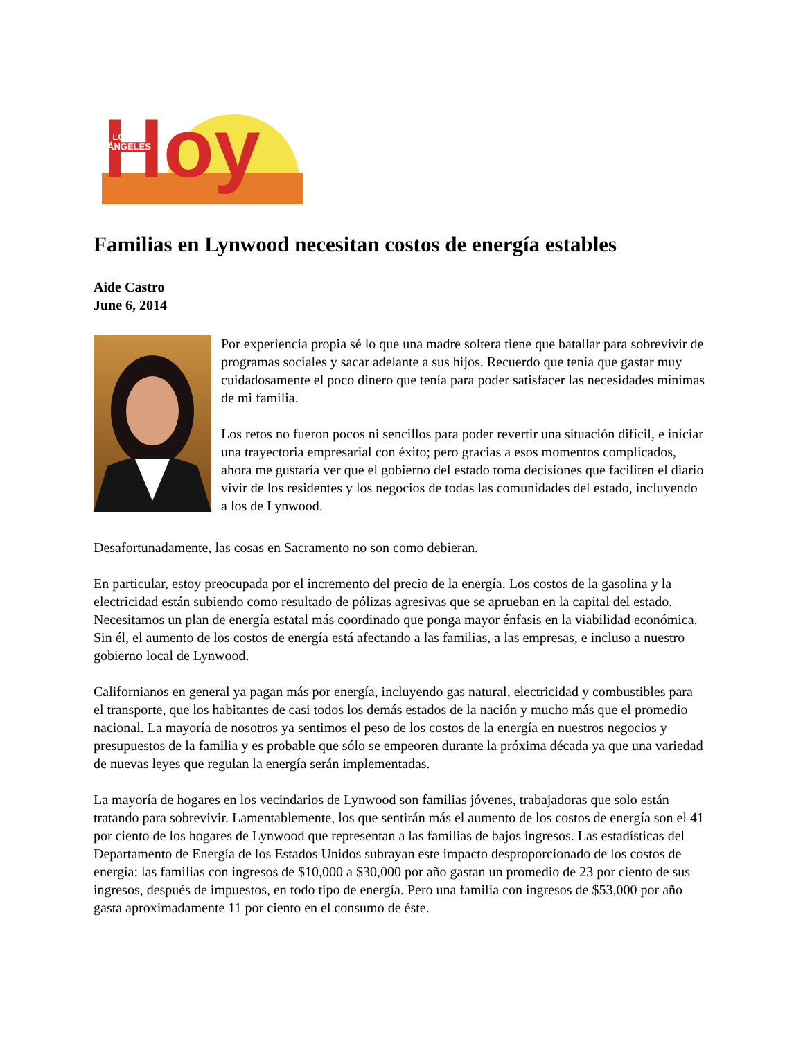Hoy
. LOS
ÁNGELES
Familias en Lynwood necesitan costos de energía estables
Aide Castro
June 6, 2014
Por experiencia propia sé lo que una madre soltera tiene que batallar para sobrevivir de programas sociales y sacar adelante a sus hijos. Recuerdo que tenía que gastar muy cuidadosamente el poco dinero que tenía para poder satisfacer las necesidades mínimas de mi familia.
Los retos no fueron pocos ni sencillos para poder revertir una situación difícil, e iniciar una trayectoria empresarial con éxito; pero gracias a esos momentos complicados, ahora me gustaría ver que el gobierno del estado toma decisiones que faciliten el diario vivir de los residentes y los negocios de todas las comunidades del estado, incluyendo a los de Lynwood.
Desafortunadamente, las cosas en Sacramento no son como debieran.
En particular, estoy preocupada por el incremento del precio de la energía. Los costos de la gasolina y la electricidad están subiendo como resultado de pólizas agresivas que se aprueban en la capital del estado. Necesitamos un plan de energía estatal más coordinado que ponga mayor énfasis en la viabilidad económica. Sin él, el aumento de los costos de energía está afectando a las familias, a las empresas, e incluso a nuestro gobierno local de Lynwood.
Californianos en general ya pagan más por energía, incluyendo gas natural, electricidad y combustibles para el transporte, que los habitantes de casi todos los demás estados de la nación y mucho más que el promedio nacional. La mayoría de nosotros ya sentimos el peso de los costos de la energía en nuestros negocios y presupuestos de la familia y es probable que sólo se empeoren durante la próxima década ya que una variedad de nuevas leyes que regulan la energía serán implementadas.
La mayoría de hogares en los vecindarios de Lynwood son familias jóvenes, trabajadoras que solo están tratando para sobrevivir. Lamentablemente, los que sentirán más el aumento de los costos de energía son el 41 por ciento de los hogares de Lynwood que representan a las familias de bajos ingresos. Las estadísticas del Departamento de Energía de los Estados Unidos subrayan este impacto desproporcionado de los costos de energía: las familias con ingresos de $10,000 a $30,000 por año gastan un promedio de 23 por ciento de sus ingresos, después de impuestos, en todo tipo de energía. Pero una familia con ingresos de $53,000 por año gasta aproximadamente 11 por ciento en el consumo de éste.